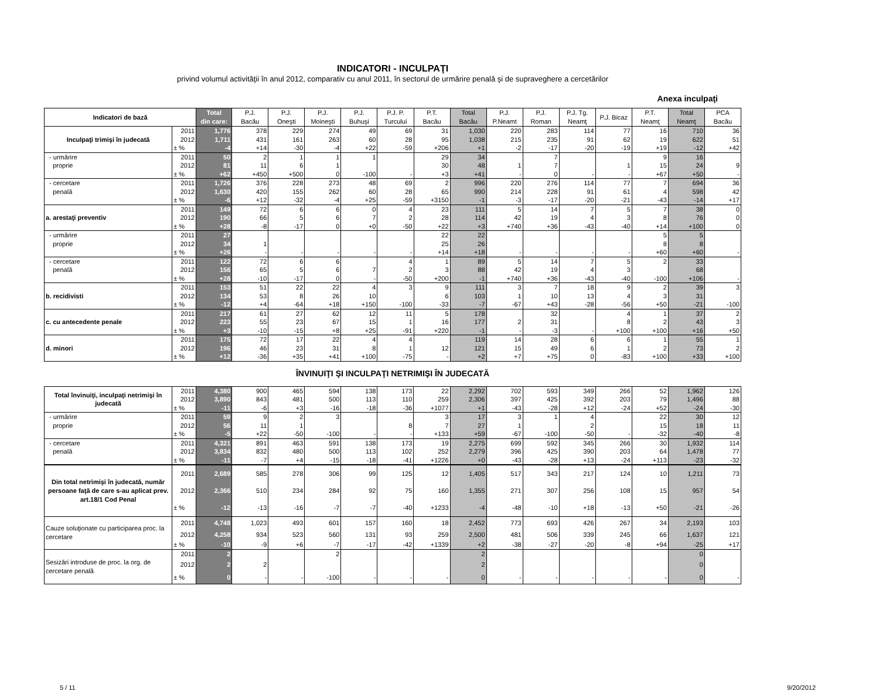INDICATORI - INCULPAŢI
privind volumul activităţii în anul 2012, comparativ cu anul 2011, în sectorul de urmărire penală şi de supraveghere a cercetărilor
Anexa inculpaţi
| Indicatori de bază | | Total din care: | P.J. Bacău | P.J. Oneşti | P.J. Moineşti | P.J. Buhuşi | P.J. P. Turcului | P.T. Bacău | Total Bacău | P.J. P.Neamt | P.J. Roman | P.J. Tg. Neamţ | P.J. Bicaz | P.T. Neamţ | Total Neamţ | PCA Bacău |
| --- | --- | --- | --- | --- | --- | --- | --- | --- | --- | --- | --- | --- | --- | --- | --- | --- |
| Inculpaţi trimişi în judecată | 2011 | 1,776 | 378 | 229 | 274 | 49 | 69 | 31 | 1,030 | 220 | 283 | 114 | 77 | 16 | 710 | 36 |
| | 2012 | 1,711 | 431 | 161 | 263 | 60 | 28 | 95 | 1,038 | 215 | 235 | 91 | 62 | 19 | 622 | 51 |
| | ± % | -4 | +14 | -30 | -4 | +22 | -59 | +206 | +1 | -2 | -17 | -20 | -19 | +19 | -12 | +42 |
| - urmărire proprie | 2011 | 50 | 2 | 1 | 1 | 1 | | 29 | 34 | | 7 | | | 9 | 16 | |
| | 2012 | 81 | 11 | 6 | 1 | | | 30 | 48 | 1 | 7 | | 1 | 15 | 24 | 9 |
| | ± % | +62 | +450 | +500 | 0 | -100 | - | +3 | +41 | - | 0 | - | - | +67 | +50 | - |
| - cercetare penală | 2011 | 1,726 | 376 | 228 | 273 | 48 | 69 | 2 | 996 | 220 | 276 | 114 | 77 | 7 | 694 | 36 |
| | 2012 | 1,630 | 420 | 155 | 262 | 60 | 28 | 65 | 990 | 214 | 228 | 91 | 61 | 4 | 598 | 42 |
| | ± % | -6 | +12 | -32 | -4 | +25 | -59 | +3150 | -1 | -3 | -17 | -20 | -21 | -43 | -14 | +17 |
| a. arestaţi preventiv | 2011 | 149 | 72 | 6 | 6 | 0 | 4 | 23 | 111 | 5 | 14 | 7 | 5 | 7 | 38 | 0 |
| | 2012 | 190 | 66 | 5 | 6 | 7 | 2 | 28 | 114 | 42 | 19 | 4 | 3 | 8 | 76 | 0 |
| | ± % | +28 | -8 | -17 | 0 | +0 | -50 | +22 | +3 | +740 | +36 | -43 | -40 | +14 | +100 | 0 |
| - urmărire proprie | 2011 | 27 | | | | | | 22 | 22 | | | | | 5 | 5 | |
| | 2012 | 34 | 1 | | | | | 25 | 26 | | | | | 8 | 8 | |
| | ± % | +26 | - | - | - | - | - | +14 | +18 | - | - | - | - | +60 | +60 | - |
| - cercetare penală | 2011 | 122 | 72 | 6 | 6 | | 4 | 1 | 89 | 5 | 14 | 7 | 5 | 2 | 33 | |
| | 2012 | 156 | 65 | 5 | 6 | 7 | 2 | 3 | 88 | 42 | 19 | 4 | 3 | | 68 | |
| | ± % | +28 | -10 | -17 | 0 | - | -50 | +200 | -1 | +740 | +36 | -43 | -40 | -100 | +106 | - |
| b. recidivisti | 2011 | 153 | 51 | 22 | 22 | 4 | 3 | 9 | 111 | 3 | 7 | 18 | 9 | 2 | 39 | 3 |
| | 2012 | 134 | 53 | 8 | 26 | 10 | | 6 | 103 | 1 | 10 | 13 | 4 | 3 | 31 | |
| | ± % | -12 | +4 | -64 | +18 | +150 | -100 | -33 | -7 | -67 | +43 | -28 | -56 | +50 | -21 | -100 |
| c. cu antecedente penale | 2011 | 217 | 61 | 27 | 62 | 12 | 11 | 5 | 178 | | 32 | | 4 | 1 | 37 | 2 |
| | 2012 | 223 | 55 | 23 | 67 | 15 | 1 | 16 | 177 | 2 | 31 | | 8 | 2 | 43 | 3 |
| | ± % | +3 | -10 | -15 | +8 | +25 | -91 | +220 | -1 | - | -3 | - | +100 | +100 | +16 | +50 |
| d. minori | 2011 | 175 | 72 | 17 | 22 | 4 | 4 | | 119 | 14 | 28 | 6 | 6 | 1 | 55 | 1 |
| | 2012 | 196 | 46 | 23 | 31 | 8 | 1 | 12 | 121 | 15 | 49 | 6 | 1 | 2 | 73 | 2 |
| | ± % | +12 | -36 | +35 | +41 | +100 | -75 | - | +2 | +7 | +75 | 0 | -83 | +100 | +33 | +100 |
ÎNVINUIŢI ŞI INCULPAŢI NETRIMIŞI ÎN JUDECATĂ
| Total învinuiţi, inculpaţi netrimişi în judecată | 2011 | 4,380 | 900 | 465 | 594 | 138 | 173 | 22 | 2,292 | 702 | 593 | 349 | 266 | 52 | 1,962 | 126 |
| | 2012 | 3,890 | 843 | 481 | 500 | 113 | 110 | 259 | 2,306 | 397 | 425 | 392 | 203 | 79 | 1,496 | 88 |
| | ± % | -11 | -6 | +3 | -16 | -18 | -36 | +1077 | +1 | -43 | -28 | +12 | -24 | +52 | -24 | -30 |
| - urmărire proprie | 2011 | 59 | 9 | 2 | 3 | | | 3 | 17 | 3 | 1 | 4 | | 22 | 30 | 12 |
| | 2012 | 56 | 11 | 1 | | | 8 | 7 | 27 | 1 | | 2 | | 15 | 18 | 11 |
| | ± % | -5 | +22 | -50 | -100 | - | - | +133 | +59 | -67 | -100 | -50 | - | -32 | -40 | -8 |
| - cercetare penală | 2011 | 4,321 | 891 | 463 | 591 | 138 | 173 | 19 | 2,275 | 699 | 592 | 345 | 266 | 30 | 1,932 | 114 |
| | 2012 | 3,834 | 832 | 480 | 500 | 113 | 102 | 252 | 2,279 | 396 | 425 | 390 | 203 | 64 | 1,478 | 77 |
| | ± % | -11 | -7 | +4 | -15 | -18 | -41 | +1226 | +0 | -43 | -28 | +13 | -24 | +113 | -23 | -32 |
| Din total netrimişi în judecată, număr persoane faţă de care s-au aplicat prev. art.18/1 Cod Penal | 2011 | 2,689 | 585 | 278 | 306 | 99 | 125 | 12 | 1,405 | 517 | 343 | 217 | 124 | 10 | 1,211 | 73 |
| | 2012 | 2,366 | 510 | 234 | 284 | 92 | 75 | 160 | 1,355 | 271 | 307 | 256 | 108 | 15 | 957 | 54 |
| | ± % | -12 | -13 | -16 | -7 | -7 | -40 | +1233 | -4 | -48 | -10 | +18 | -13 | +50 | -21 | -26 |
| Cauze soluţionate cu participarea proc. la cercetare | 2011 | 4,748 | 1,023 | 493 | 601 | 157 | 160 | 18 | 2,452 | 773 | 693 | 426 | 267 | 34 | 2,193 | 103 |
| | 2012 | 4,258 | 934 | 523 | 560 | 131 | 93 | 259 | 2,500 | 481 | 506 | 339 | 245 | 66 | 1,637 | 121 |
| | ± % | -10 | -9 | +6 | -7 | -17 | -42 | +1339 | +2 | -38 | -27 | -20 | -8 | +94 | -25 | +17 |
| Sesizări introduse de proc. la org. de cercetare penală | 2011 | 2 | | | 2 | | | | 2 | | | | | | 0 | |
| | 2012 | 2 | 2 | | | | | | 2 | | | | | | 0 | |
| | ± % | 0 | - | - | -100 | - | - | - | 0 | - | - | - | - | - | 0 | - |
5 / 11 9/20/2012